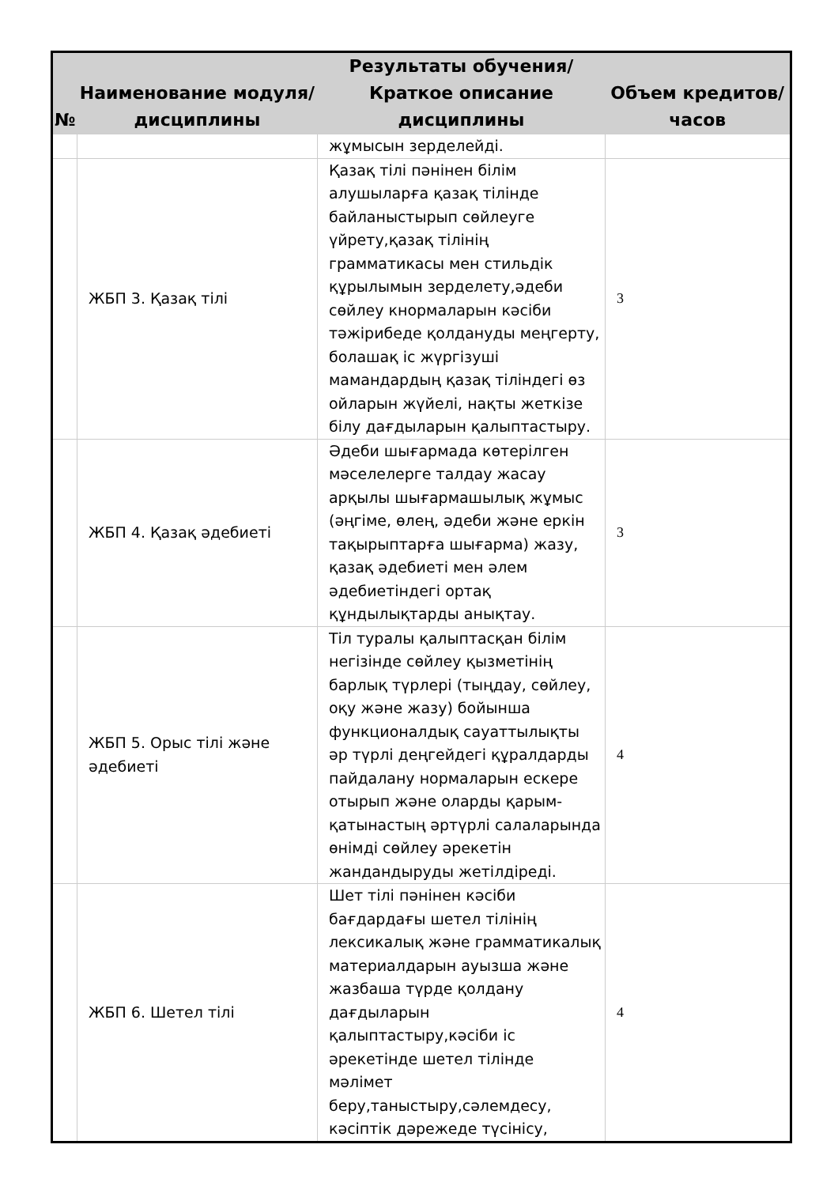| № | Наименование модуля/дисциплины | Результаты обучения/Краткое описание дисциплины | Объем кредитов/часов |
| --- | --- | --- | --- |
| | | жұмысын зерделейді. | |
| | ЖБП 3. Қазақ тілі | Қазақ тілі пәнінен білім алушыларға қазақ тілінде байланыстырып сөйлеуге үйрету,қазақ тілінің грамматикасы мен стильдік құрылымын зерделету,әдеби сөйлеу кнормаларын кәсіби тәжірибеде қолдануды меңгерту, болашақ іс жүргізуші мамандардың қазақ тіліндегі өз ойларын жүйелі, нақты жеткізе білу дағдыларын қалыптастыру. | 3 |
| | ЖБП 4. Қазақ әдебиеті | Әдеби шығармада көтерілген мәселелерге талдау жасау арқылы шығармашылық жұмыс (әңгіме, өлең, әдеби және еркін тақырыптарға шығарма) жазу, қазақ әдебиеті мен әлем әдебиетіндегі ортақ құндылықтарды анықтау. | 3 |
| | ЖБП 5. Орыс тілі және әдебиеті | Тіл туралы қалыптасқан білім негізінде сөйлеу қызметінің барлық түрлері (тыңдау, сөйлеу, оқу және жазу) бойынша функционалдық сауаттылықты әр түрлі деңгейдегі құралдарды пайдалану нормаларын ескере отырып және оларды қарым-қатынастың әртүрлі салаларында өнімді сөйлеу әрекетін жандандыруды жетілдіреді. | 4 |
| | ЖБП 6. Шетел тілі | Шет тілі пәнінен кәсіби бағдардағы шетел тілінің лексикалық және грамматикалық материалдарын ауызша және жазбаша түрде қолдану дағдыларын қалыптастыру,кәсіби іс әрекетінде шетел тілінде мәлімет беру,таныстыру,сәлемдесу, кәсіптік дәрежеде түсінісу, | 4 |